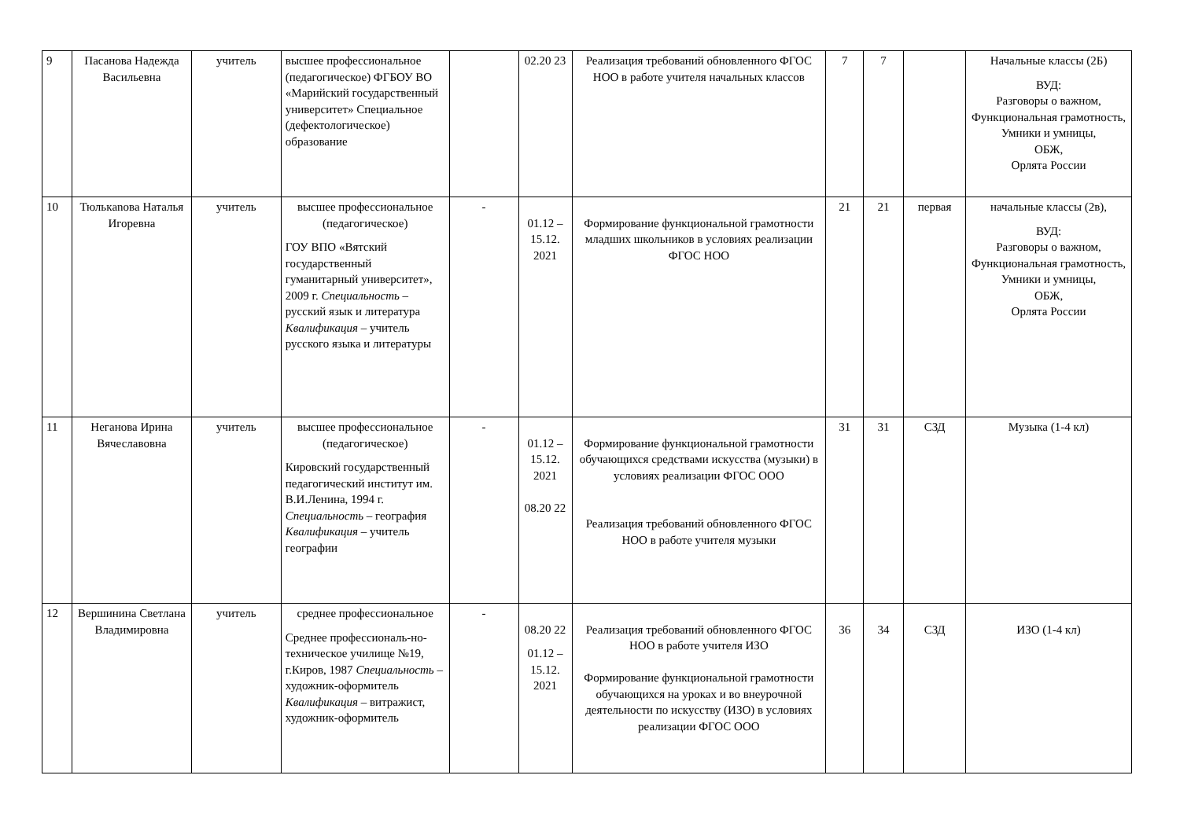| 9 | Пасанова Надежда Васильевна | учитель | высшее профессиональное (педагогическое) ФГБОУ ВО «Марийский государственный университет» Специальное (дефектологическое) образование | | 02.20 23 | Реализация требований обновленного ФГОС НОО в работе учителя начальных классов | 7 | 7 | | Начальные классы (2Б) ВУД: Разговоры о важном, Функциональная грамотность, Умники и умницы, ОБЖ, Орлята России |
| 10 | Тюлькanова Наталья Игоревна | учитель | высшее профессиональное (педагогическое) ГОУ ВПО «Вятский государственный гуманитарный университет», 2009 г. Специальность – русский язык и литература Квалификация – учитель русского языка и литературы | - | 01.12 – 15.12. 2021 | Формирование функциональной грамотности младших школьников в условиях реализации ФГОС НОО | 21 | 21 | первая | начальные классы (2в), ВУД: Разговоры о важном, Функциональная грамотность, Умники и умницы, ОБЖ, Орлята России |
| 11 | Неганова Ирина Вячеславовна | учитель | высшее профессиональное (педагогическое) Кировский государственный педагогический институт им. В.И.Ленина, 1994 г. Специальность – география Квалификация – учитель географии | - | 01.12 – 15.12. 2021 08.20 22 | Формирование функциональной грамотности обучающихся средствами искусства (музыки) в условиях реализации ФГОС ООО Реализация требований обновленного ФГОС НОО в работе учителя музыки | 31 | 31 | СЗД | Музыка (1-4 кл) |
| 12 | Вершинина Светлана Владимировна | учитель | среднее профессиональное Среднее профессиональ-но-техническое училище №19, г.Киров, 1987 Специальность – художник-оформитель Квалификация – витражист, художник-оформитель | - | 08.20 22 01.12 – 15.12. 2021 | Реализация требований обновленного ФГОС НОО в работе учителя ИЗО Формирование функциональной грамотности обучающихся на уроках и во внеурочной деятельности по искусству (ИЗО) в условиях реализации ФГОС ООО | 36 | 34 | СЗД | ИЗО (1-4 кл) |